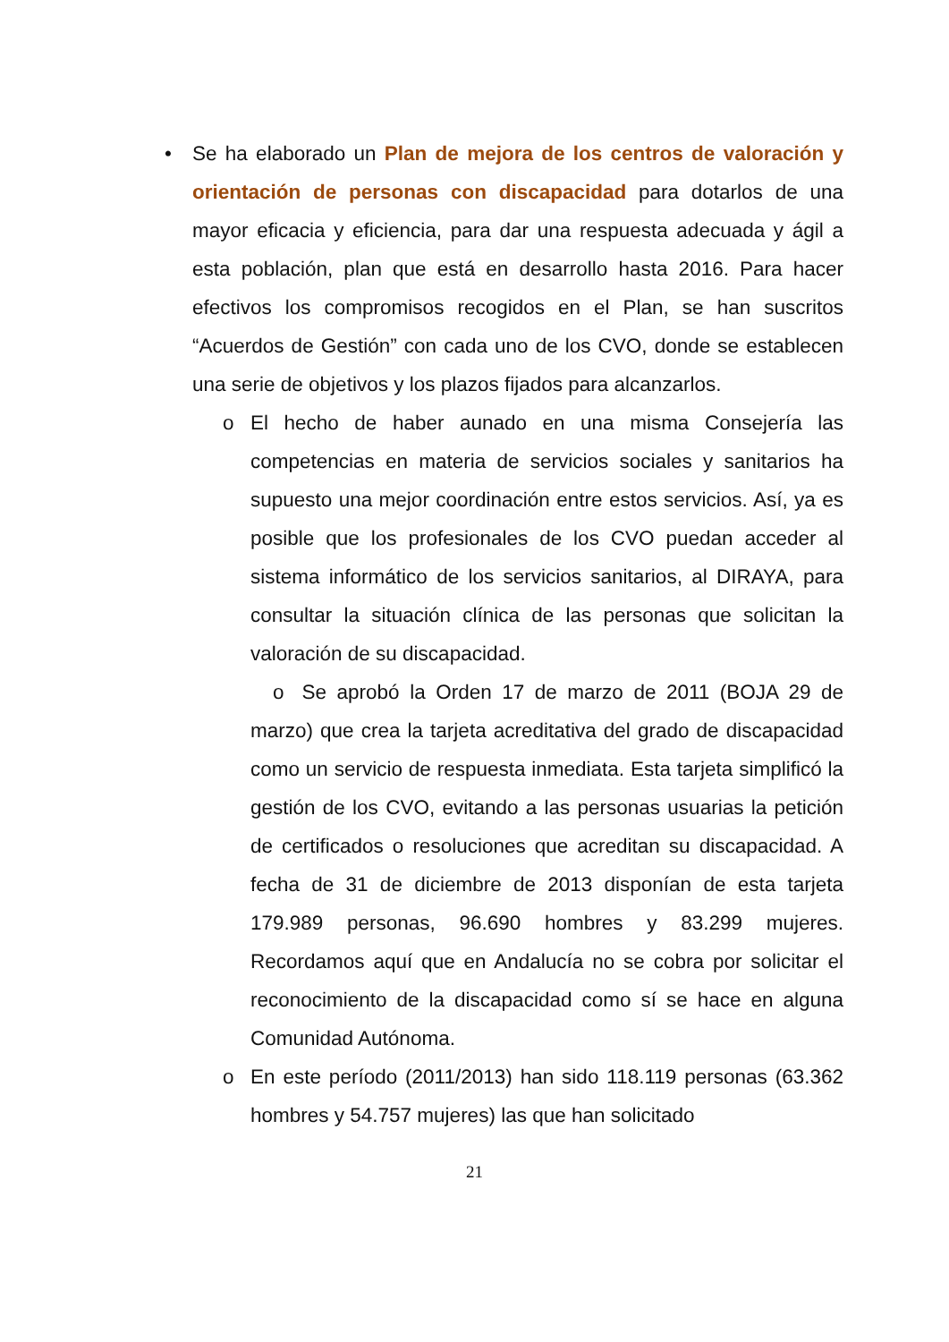• Se ha elaborado un Plan de mejora de los centros de valoración y orientación de personas con discapacidad para dotarlos de una mayor eficacia y eficiencia, para dar una respuesta adecuada y ágil a esta población, plan que está en desarrollo hasta 2016. Para hacer efectivos los compromisos recogidos en el Plan, se han suscritos “Acuerdos de Gestión” con cada uno de los CVO, donde se establecen una serie de objetivos y los plazos fijados para alcanzarlos.
o El hecho de haber aunado en una misma Consejería las competencias en materia de servicios sociales y sanitarios ha supuesto una mejor coordinación entre estos servicios. Así, ya es posible que los profesionales de los CVO puedan acceder al sistema informático de los servicios sanitarios, al DIRAYA, para consultar la situación clínica de las personas que solicitan la valoración de su discapacidad.
o Se aprobó la Orden 17 de marzo de 2011 (BOJA 29 de marzo) que crea la tarjeta acreditativa del grado de discapacidad como un servicio de respuesta inmediata. Esta tarjeta simplificó la gestión de los CVO, evitando a las personas usuarias la petición de certificados o resoluciones que acreditan su discapacidad. A fecha de 31 de diciembre de 2013 disponían de esta tarjeta 179.989 personas, 96.690 hombres y 83.299 mujeres. Recordamos aquí que en Andalucía no se cobra por solicitar el reconocimiento de la discapacidad como sí se hace en alguna Comunidad Autónoma.
o En este período (2011/2013) han sido 118.119 personas (63.362 hombres y 54.757 mujeres) las que han solicitado
21